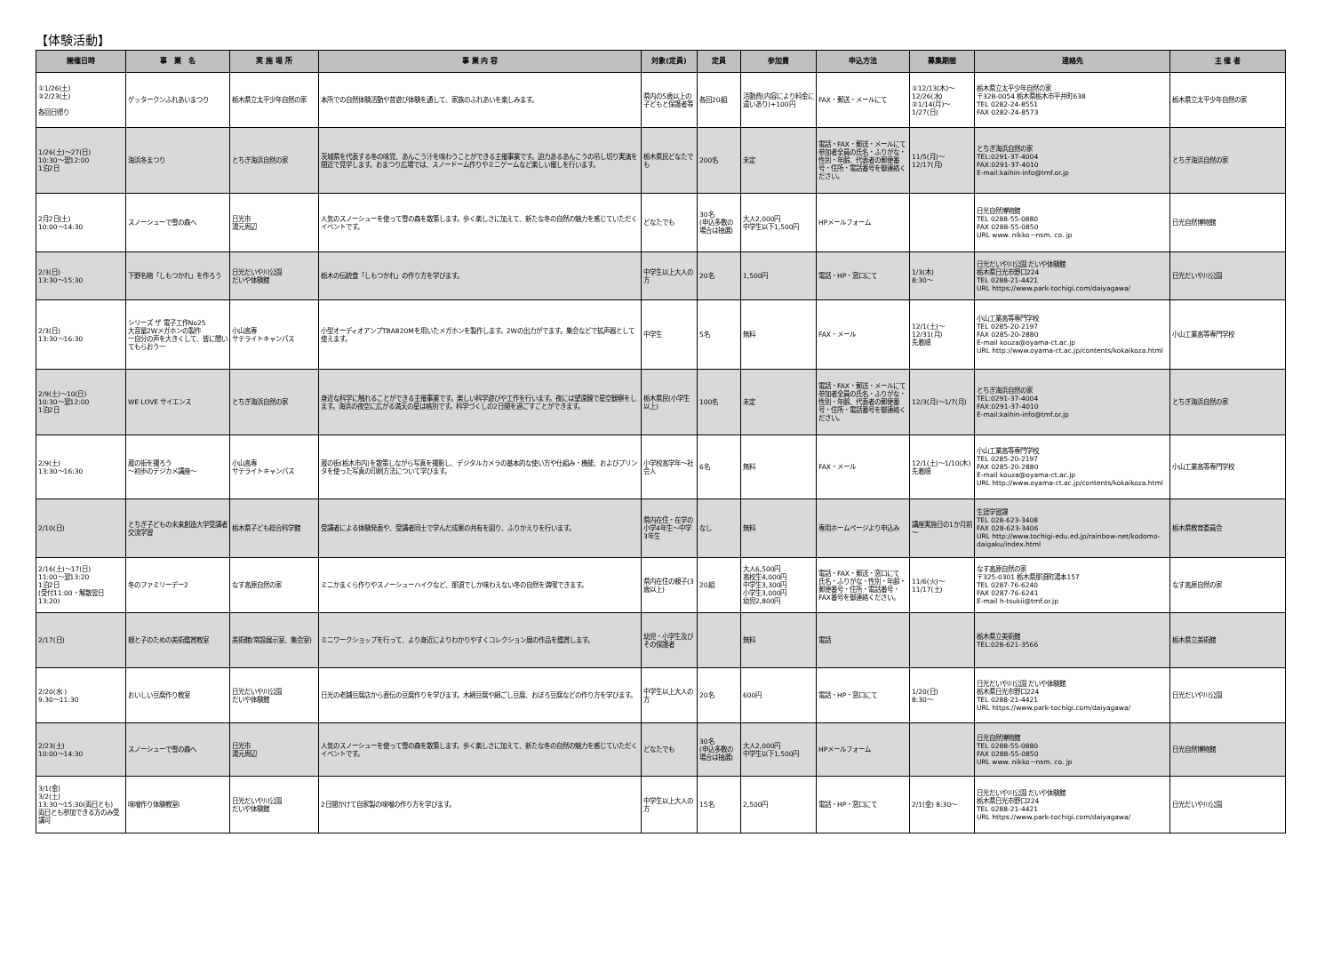【体験活動】
| 開催日時 | 事 業 名 | 実 施 場 所 | 事 業 内 容 | 対象(定員) | 定員 | 参加費 | 申込方法 | 募集期間 | 連絡先 | 主 催 者 |
| --- | --- | --- | --- | --- | --- | --- | --- | --- | --- | --- |
| ①1/26(土) ②2/23(土) 各回日帰り | ゲッタークンふれあいまつり | 栃木県立太平少年自然の家 | 本所での自然体験活動や昔遊び体験を通して、家族のふれあいを楽しみます。 | 県内の5歳以上の子どもと保護者等 | 各回20組 | 活動費(内容により料金に違いあり)+100円 | FAX・郵送・メールにて | ①12/13(木)～12/26(水) ②1/14(月)～1/27(日) | 栃木県立太平少年自然の家 〒328-0054 栃木県栃木市平井町638 TEL 0282-24-8551 FAX 0282-24-8573 | 栃木県立太平少年自然の家 |
| 1/26(土)～27(日) 10:30～翌12:00 1泊2日 | 海浜冬まつり | とちぎ海浜自然の家 | 茨城県を代表する冬の味覚、あんこう汁を味わうことができる主催事業です。迫力あるあんこうの吊し切り実演を間近で見学します。おまつり広場では、スノードーム作りやミニゲームなど楽しい催しを行います。 | 栃木県民どなたでも | 200名 | 未定 | 電話・FAX・郵送・メールにて 参加者全員の氏名・ふりがな・性別・年齢、代表者の郵便番号・住所・電話番号を御連絡ください。 | 11/5(月)～12/17(月) | とちぎ海浜自然の家 TEL:0291-37-4004 FAX:0291-37-4010 E-mail:kaihin-info@tmf.or.jp | とちぎ海浜自然の家 |
| 2月2日(土) 10:00～14:30 | スノーシューで雪の森へ | 日光市 湯元周辺 | 人気のスノーシューを使って雪の森を散策します。歩く楽しさに加えて、新たな冬の自然の魅力を感じていただくイベントです。 | どなたでも | 30名 (申込多数の場合は抽選) | 大人2,000円 中学生以下1,500円 | HPメールフォーム | | 日光自然博物館 TEL 0288-55-0880 FAX 0288-55-0850 URL www. nikko－nsm. co. jp | 日光自然博物館 |
| 2/3(日) 13:30～15:30 | 下野名物「しもつかれ」を作ろう | 日光だいや川公園 だいや体験館 | 栃木の伝統食「しもつかれ」の作り方を学びます。 | 中学生以上大人の方 | 20名 | 1,500円 | 電話・HP・窓口にて | 1/3(木) 8:30～ | 日光だいや川公園 だいや体験館 栃木県日光市野口224 TEL 0288-21-4421 URL https://www.park-tochigi.com/daiyagawa/ | 日光だいや川公園 |
| 2/3(日) 13:30～16:30 | シリーズ ザ 電子工作No25 大音量2Wメガホンの製作 一自分の声を大きくして、皆に聞いてもらおう一 | 小山高専 サテライトキャンパス | 小型オーディオアンプTBA820Mを用いたメガホンを製作します。2Wの出力がでます。集会などで拡声器として使えます。 | 中学生 | 5名 | 無料 | FAX・メール | 12/1(土)～12/31(月) 先着順 | 小山工業高等専門学校 TEL 0285-20-2197 FAX 0285-20-2880 E-mail kouza@oyama-ct.ac.jp URL http://www.oyama-ct.ac.jp/contents/kokaikoza.html | 小山工業高等専門学校 |
| 2/9(土)～10(日) 10:30～翌12:00 1泊2日 | WE LOVE サイエンス | とちぎ海浜自然の家 | 身近な科学に触れることができる主催事業です。楽しい科学遊びや工作を行います。夜には望遠鏡で星空観察をします。海浜の夜空に広がる満天の星は格別です。科学づくしの2日間を過ごすことができます。 | 栃木県民(小学生以上) | 100名 | 未定 | 電話・FAX・郵送・メールにて 参加者全員の氏名・ふりがな・性別・年齢、代表者の郵便番号・住所・電話番号を御連絡ください。 | 12/3(月)～1/7(月) | とちぎ海浜自然の家 TEL:0291-37-4004 FAX:0291-37-4010 E-mail:kaihin-info@tmf.or.jp | とちぎ海浜自然の家 |
| 2/9(土) 13:30～16:30 | 蔵の街を撮ろう ～初歩のデジカメ講座～ | 小山高専 サテライトキャンパス | 蔵の街(栃木市内)を散策しながら写真を撮影し、デジタルカメラの基本的な使い方や仕組み・機能、およびプリンタを使った写真の印刷方法について学びます。 | 小学校高学年～社会人 | 6名 | 無料 | FAX・メール | 12/1(土)～1/10(木) 先着順 | 小山工業高等専門学校 TEL 0285-20-2197 FAX 0285-20-2880 E-mail kouza@oyama-ct.ac.jp URL http://www.oyama-ct.ac.jp/contents/kokaikoza.html | 小山工業高等専門学校 |
| 2/10(日) | とちぎ子どもの未来創造大学受講者交流学習 | 栃木県子ども総合科学館 | 受講者による体験発表や、受講者同士で学んだ成果の共有を図り、ふりかえりを行います。 | 県内在住・在学の小学4年生～中学3年生 | なし | 無料 | 専用ホームページより申込み | 講座実施日の1か月前～ | 生涯学習課 TEL 028-623-3408 FAX 028-623-3406 URL http://www.tochigi-edu.ed.jp/rainbow-net/kodomo-daigaku/index.html | 栃木県教育委員会 |
| 2/16(土)～17(日) 11:00～翌13:20 1泊2日 (受付11:00・解散翌日13:20) | 冬のファミリーデー2 | なす高原自然の家 | ミニかまくら作りやスノーシューハイクなど、那須でしか味わえない冬の自然を満喫できます。 | 県内在住の親子(3歳以上) | 20組 | 大人6,500円 高校生4,000円 中学生3,300円 小学生3,000円 幼児2,800円 | 電話・FAX・郵送・窓口にて 氏名・ふりがな・性別・年齢・郵便番号・住所・電話番号・FAX番号を御連絡ください。 | 11/6(火)～11/17(土) | なす高原自然の家 〒325-0301 栃木県那須町湯本157 TEL 0287-76-6240 FAX 0287-76-6241 E-mail h-tsukii@tmf.or.jp | なす高原自然の家 |
| 2/17(日) | 親と子のための美術鑑賞教室 | 美術館(常設展示室、集会室) | ミニワークショップを行って、より身近によりわかりやすくコレクション展の作品を鑑賞します。 | 幼児・小学生及びその保護者 | | 無料 | 電話 | | 栃木県立美術館 TEL:028-621-3566 | 栃木県立美術館 |
| 2/20(水 ) 9:30～11:30 | おいしい豆腐作り教室 | 日光だいや川公園 だいや体験館 | 日光の老舗豆腐店から直伝の豆腐作りを学びます。木綿豆腐や絹ごし豆腐、おぼろ豆腐などの作り方を学びます。 | 中学生以上大人の方 | 20名 | 600円 | 電話・HP・窓口にて | 1/20(日) 8:30～ | 日光だいや川公園 だいや体験館 栃木県日光市野口224 TEL 0288-21-4421 URL https://www.park-tochigi.com/daiyagawa/ | 日光だいや川公園 |
| 2/23(土) 10:00～14:30 | スノーシューで雪の森へ | 日光市 湯元周辺 | 人気のスノーシューを使って雪の森を散策します。歩く楽しさに加えて、新たな冬の自然の魅力を感じていただくイベントです。 | どなたでも | 30名 (申込多数の場合は抽選) | 大人2,000円 中学生以下1,500円 | HPメールフォーム | | 日光自然博物館 TEL 0288-55-0880 FAX 0288-55-0850 URL www. nikko－nsm. co. jp | 日光自然博物館 |
| 3/1(金) 3/2(土) 13:30～15:30(両日とも) 両日とも参加できる方のみ受講可 | 味噌作り体験教室Ⅰ | 日光だいや川公園 だいや体験館 | 2日間かけて自家製の味噌の作り方を学びます。 | 中学生以上大人の方 | 15名 | 2,500円 | 電話・HP・窓口にて | 2/1(金) 8:30～ | 日光だいや川公園 だいや体験館 栃木県日光市野口224 TEL 0288-21-4421 URL https://www.park-tochigi.com/daiyagawa/ | 日光だいや川公園 |